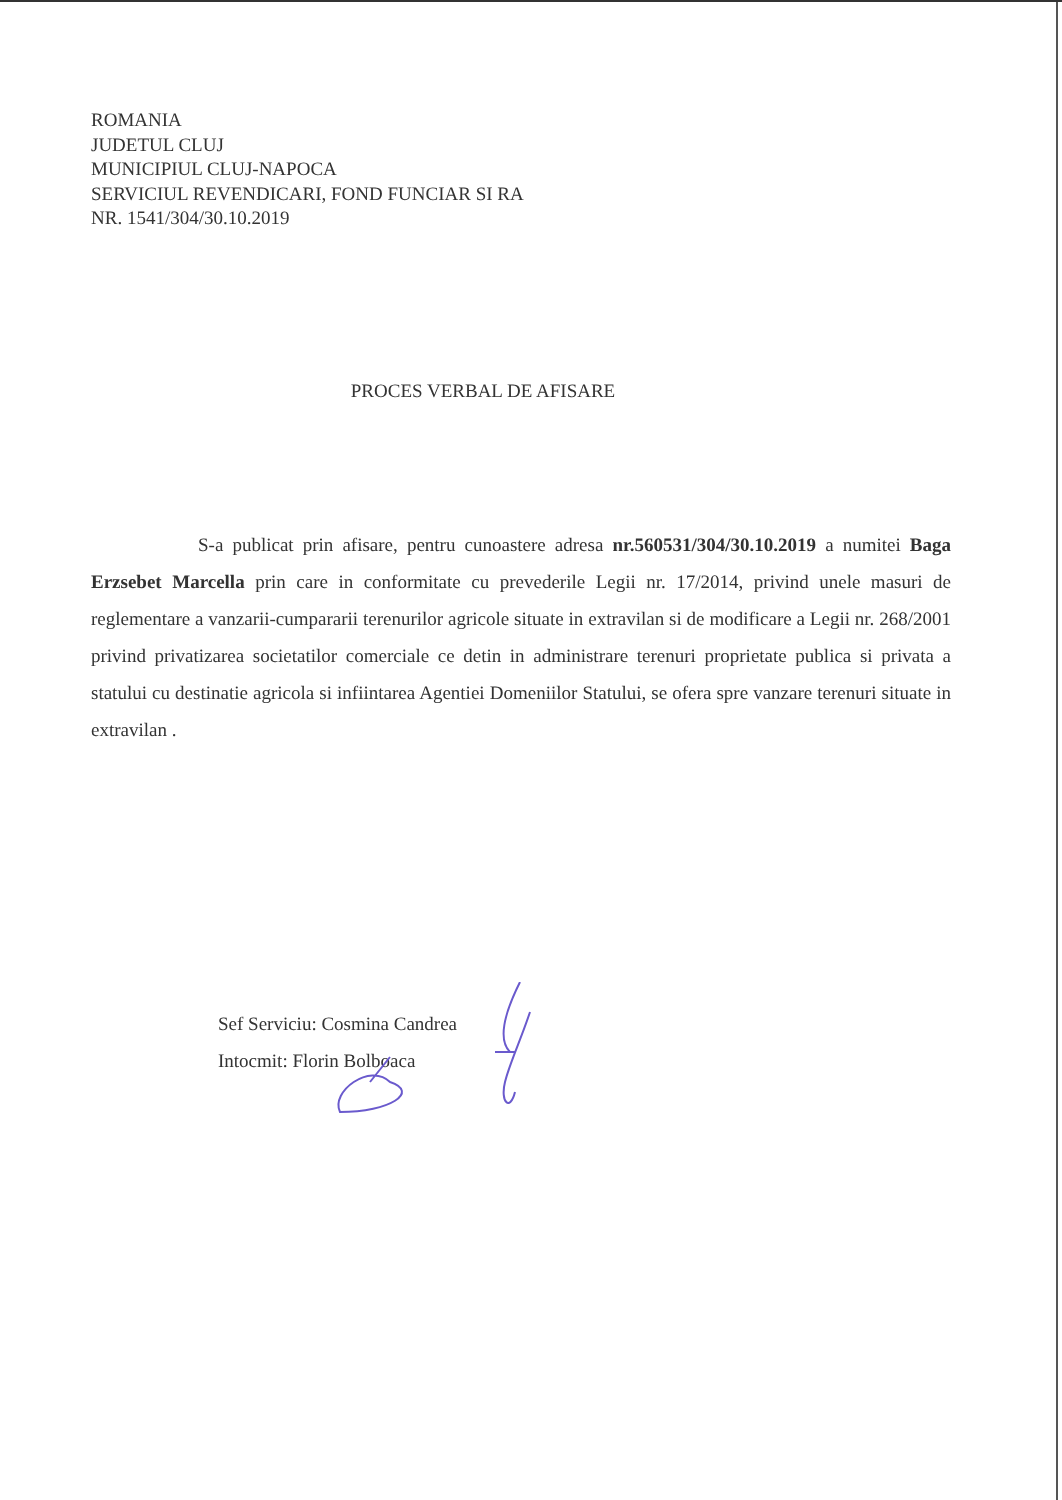ROMANIA
JUDETUL CLUJ
MUNICIPIUL CLUJ-NAPOCA
SERVICIUL REVENDICARI, FOND FUNCIAR SI RA
NR. 1541/304/30.10.2019
PROCES VERBAL DE AFISARE
S-a publicat prin afisare, pentru cunoastere adresa nr.560531/304/30.10.2019 a numitei Baga Erzsebet Marcella prin care in conformitate cu prevederile Legii nr. 17/2014, privind unele masuri de reglementare a vanzarii-cumpararii terenurilor agricole situate in extravilan si de modificare a Legii nr. 268/2001 privind privatizarea societatilor comerciale ce detin in administrare terenuri proprietate publica si privata a statului cu destinatie agricola si infiintarea Agentiei Domeniilor Statului, se ofera spre vanzare terenuri situate in extravilan .
Sef Serviciu: Cosmina Candrea
Intocmit: Florin Bolboaca